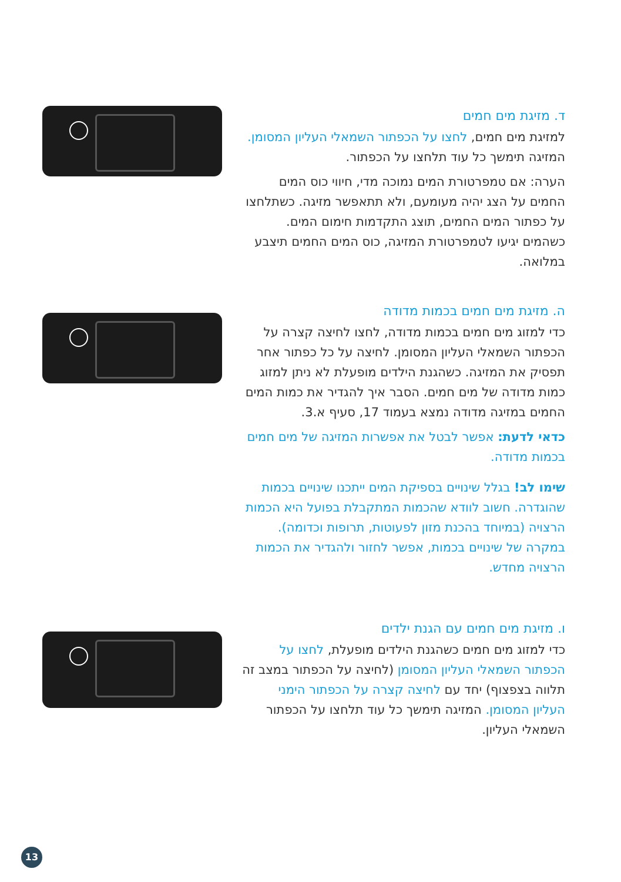ד. מזיגת מים חמים
למזיגת מים חמים, לחצו על הכפתור השמאלי העליון המסומן. המזיגה תימשך כל עוד תלחצו על הכפתור.
הערה: אם טמפרטורת המים נמוכה מדי, חיווי כוס המים החמים על הצג יהיה מעומעם, ולא תתאפשר מזיגה. כשתלחצו על כפתור המים החמים, תוצג התקדמות חימום המים. כשהמים יגיעו לטמפרטורת המזיגה, כוס המים החמים תיצבע במלואה.
ה. מזיגת מים חמים בכמות מדודה
כדי למזוג מים חמים בכמות מדודה, לחצו לחיצה קצרה על הכפתור השמאלי העליון המסומן. לחיצה על כל כפתור אחר תפסיק את המזיגה. כשהגנת הילדים מופעלת לא ניתן למזוג כמות מדודה של מים חמים. הסבר איך להגדיר את כמות המים החמים במזיגה מדודה נמצא בעמוד 17, סעיף א.3.
כדאי לדעת: אפשר לבטל את אפשרות המזיגה של מים חמים בכמות מדודה.
שימו לב! בגלל שינויים בספיקת המים ייתכנו שינויים בכמות שהוגדרה. חשוב לוודא שהכמות המתקבלת בפועל היא הכמות הרצויה (במיוחד בהכנת מזון לפעוטות, תרופות וכדומה). במקרה של שינויים בכמות, אפשר לחזור ולהגדיר את הכמות הרצויה מחדש.
ו. מזיגת מים חמים עם הגנת ילדים
כדי למזוג מים חמים כשהגנת הילדים מופעלת, לחצו על הכפתור השמאלי העליון המסומן (לחיצה על הכפתור במצב זה תלווה בצפצוף) יחד עם לחיצה קצרה על הכפתור הימני העליון המסומן. המזיגה תימשך כל עוד תלחצו על הכפתור השמאלי העליון.
13